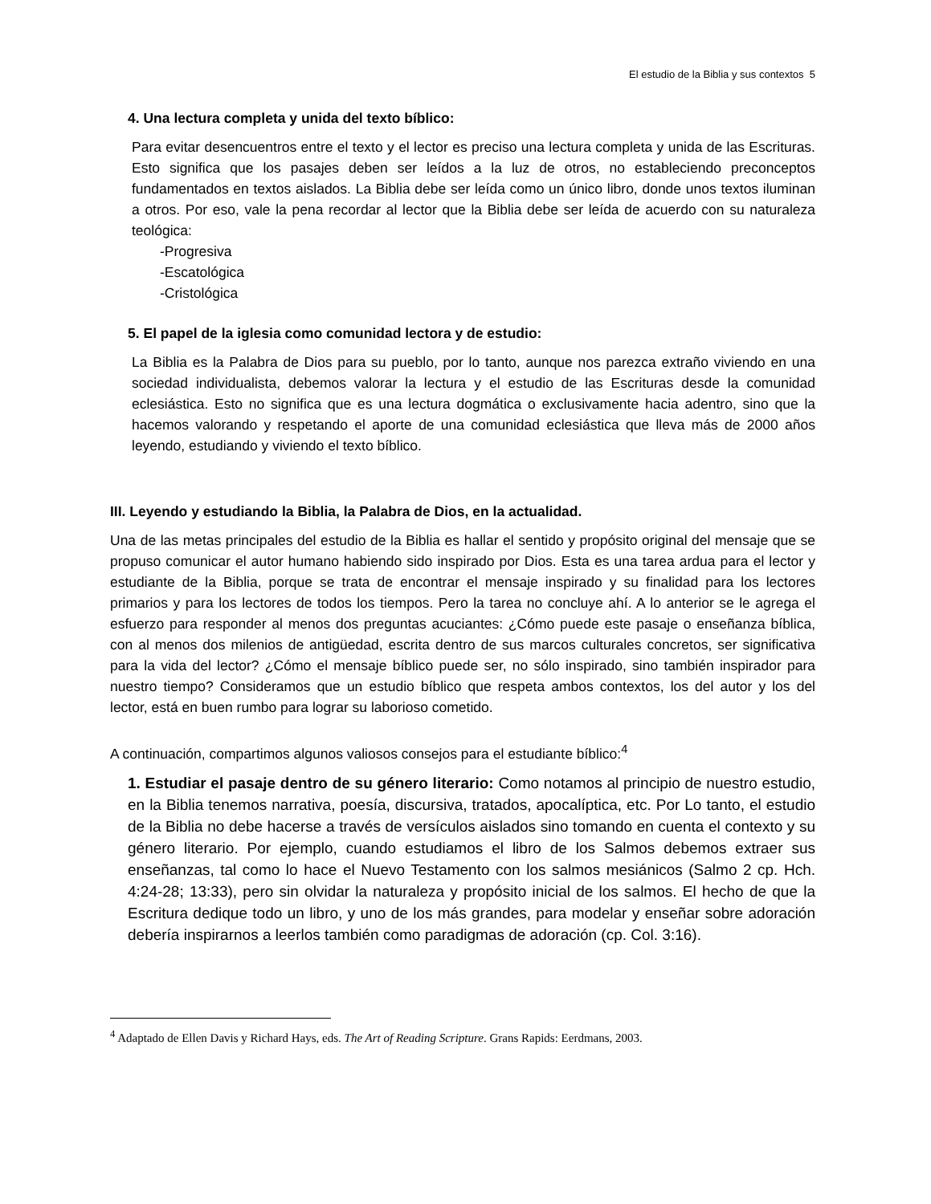El estudio de la Biblia y sus contextos 5
4. Una lectura completa y unida del texto bíblico:
Para evitar desencuentros entre el texto y el lector es preciso una lectura completa y unida de las Escrituras. Esto significa que los pasajes deben ser leídos a la luz de otros, no estableciendo preconceptos fundamentados en textos aislados. La Biblia debe ser leída como un único libro, donde unos textos iluminan a otros. Por eso, vale la pena recordar al lector que la Biblia debe ser leída de acuerdo con su naturaleza teológica:
-Progresiva
-Escatológica
-Cristológica
5. El papel de la iglesia como comunidad lectora y de estudio:
La Biblia es la Palabra de Dios para su pueblo, por lo tanto, aunque nos parezca extraño viviendo en una sociedad individualista, debemos valorar la lectura y el estudio de las Escrituras desde la comunidad eclesiástica. Esto no significa que es una lectura dogmática o exclusivamente hacia adentro, sino que la hacemos valorando y respetando el aporte de una comunidad eclesiástica que lleva más de 2000 años leyendo, estudiando y viviendo el texto bíblico.
III. Leyendo y estudiando la Biblia, la Palabra de Dios, en la actualidad.
Una de las metas principales del estudio de la Biblia es hallar el sentido y propósito original del mensaje que se propuso comunicar el autor humano habiendo sido inspirado por Dios. Esta es una tarea ardua para el lector y estudiante de la Biblia, porque se trata de encontrar el mensaje inspirado y su finalidad para los lectores primarios y para los lectores de todos los tiempos. Pero la tarea no concluye ahí. A lo anterior se le agrega el esfuerzo para responder al menos dos preguntas acuciantes: ¿Cómo puede este pasaje o enseñanza bíblica, con al menos dos milenios de antigüedad, escrita dentro de sus marcos culturales concretos, ser significativa para la vida del lector? ¿Cómo el mensaje bíblico puede ser, no sólo inspirado, sino también inspirador para nuestro tiempo? Consideramos que un estudio bíblico que respeta ambos contextos, los del autor y los del lector, está en buen rumbo para lograr su laborioso cometido.
A continuación, compartimos algunos valiosos consejos para el estudiante bíblico:<sup>4</sup>
1. Estudiar el pasaje dentro de su género literario: Como notamos al principio de nuestro estudio, en la Biblia tenemos narrativa, poesía, discursiva, tratados, apocalíptica, etc. Por Lo tanto, el estudio de la Biblia no debe hacerse a través de versículos aislados sino tomando en cuenta el contexto y su género literario. Por ejemplo, cuando estudiamos el libro de los Salmos debemos extraer sus enseñanzas, tal como lo hace el Nuevo Testamento con los salmos mesiánicos (Salmo 2 cp. Hch. 4:24-28; 13:33), pero sin olvidar la naturaleza y propósito inicial de los salmos. El hecho de que la Escritura dedique todo un libro, y uno de los más grandes, para modelar y enseñar sobre adoración debería inspirarnos a leerlos también como paradigmas de adoración (cp. Col. 3:16).
<sup>4</sup> Adaptado de Ellen Davis y Richard Hays, eds. The Art of Reading Scripture. Grans Rapids: Eerdmans, 2003.